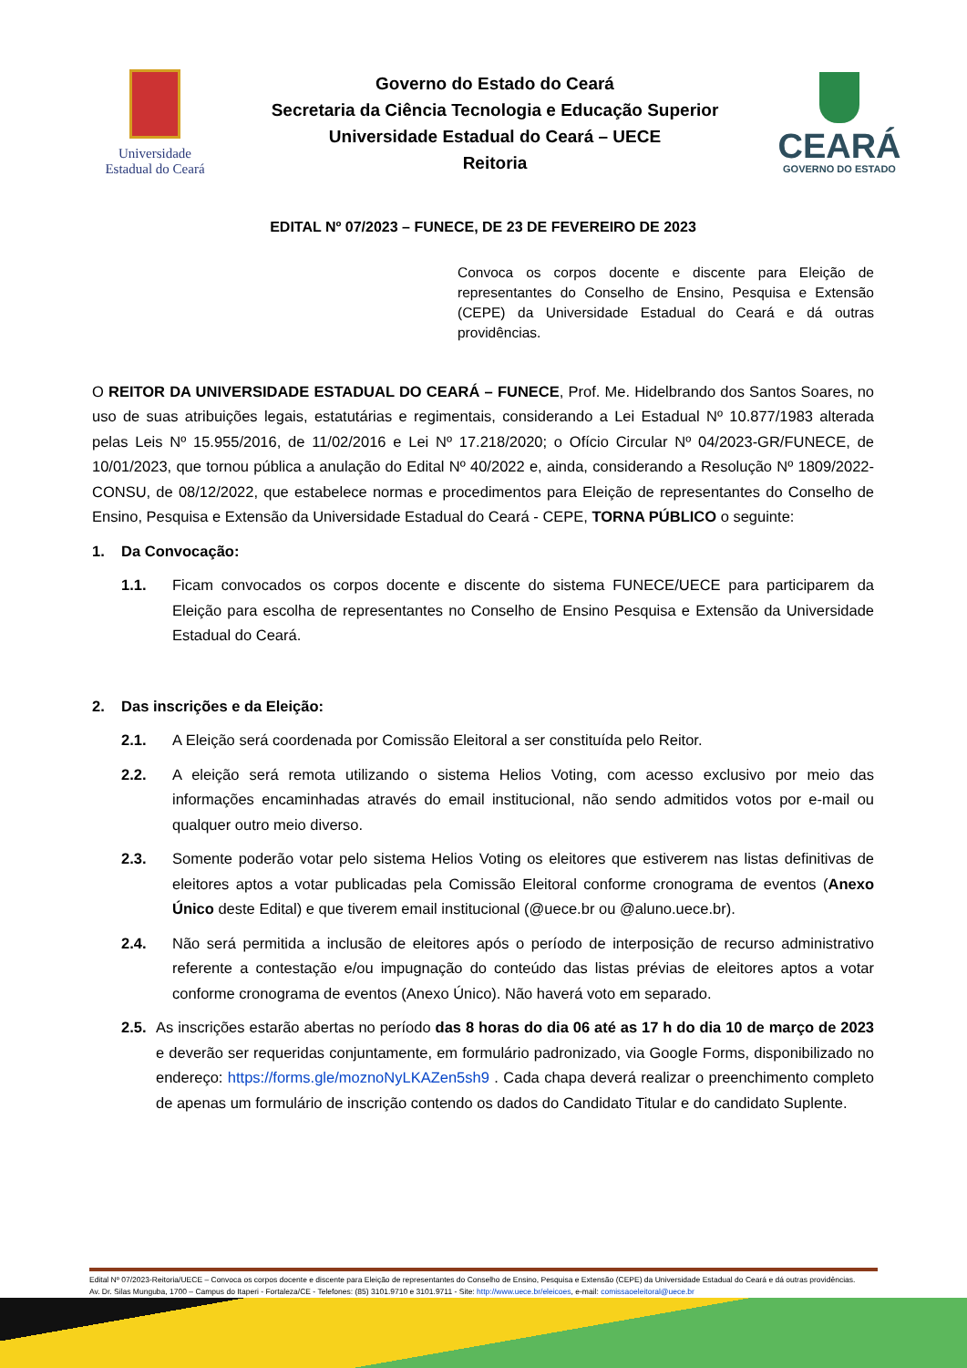Universidade
Estadual do Ceará
Governo do Estado do Ceará
Secretaria da Ciência Tecnologia e Educação Superior
Universidade Estadual do Ceará – UECE
Reitoria
CEARÁ
GOVERNO DO ESTADO
EDITAL Nº 07/2023 – FUNECE, DE 23 DE FEVEREIRO DE 2023
Convoca os corpos docente e discente para Eleição de representantes do Conselho de Ensino, Pesquisa e Extensão (CEPE) da Universidade Estadual do Ceará e dá outras providências.
O REITOR DA UNIVERSIDADE ESTADUAL DO CEARÁ – FUNECE, Prof. Me. Hidelbrando dos Santos Soares, no uso de suas atribuições legais, estatutárias e regimentais, considerando a Lei Estadual Nº 10.877/1983 alterada pelas Leis Nº 15.955/2016, de 11/02/2016 e Lei Nº 17.218/2020; o Ofício Circular Nº 04/2023-GR/FUNECE, de 10/01/2023, que tornou pública a anulação do Edital Nº 40/2022 e, ainda, considerando a Resolução Nº 1809/2022-CONSU, de 08/12/2022, que estabelece normas e procedimentos para Eleição de representantes do Conselho de Ensino, Pesquisa e Extensão da Universidade Estadual do Ceará - CEPE, TORNA PÚBLICO o seguinte:
1. Da Convocação:
1.1. Ficam convocados os corpos docente e discente do sistema FUNECE/UECE para participarem da Eleição para escolha de representantes no Conselho de Ensino Pesquisa e Extensão da Universidade Estadual do Ceará.
2. Das inscrições e da Eleição:
2.1. A Eleição será coordenada por Comissão Eleitoral a ser constituída pelo Reitor.
2.2. A eleição será remota utilizando o sistema Helios Voting, com acesso exclusivo por meio das informações encaminhadas através do email institucional, não sendo admitidos votos por e-mail ou qualquer outro meio diverso.
2.3. Somente poderão votar pelo sistema Helios Voting os eleitores que estiverem nas listas definitivas de eleitores aptos a votar publicadas pela Comissão Eleitoral conforme cronograma de eventos (Anexo Único deste Edital) e que tiverem email institucional (@uece.br ou @aluno.uece.br).
2.4. Não será permitida a inclusão de eleitores após o período de interposição de recurso administrativo referente a contestação e/ou impugnação do conteúdo das listas prévias de eleitores aptos a votar conforme cronograma de eventos (Anexo Único). Não haverá voto em separado.
2.5.
As inscrições estarão abertas no período das 8 horas do dia 06 até as 17 h do dia 10 de março de 2023 e deverão ser requeridas conjuntamente, em formulário padronizado, via Google Forms, disponibilizado no endereço: https://forms.gle/moznoNyLKAZen5sh9 . Cada chapa deverá realizar o preenchimento completo de apenas um formulário de inscrição contendo os dados do Candidato Titular e do candidato Suplente.
Edital Nº 07/2023-Reitoria/UECE – Convoca os corpos docente e discente para Eleição de representantes do Conselho de Ensino, Pesquisa e Extensão (CEPE) da Universidade Estadual do Ceará e dá outras providências.
Av. Dr. Silas Munguba, 1700 – Campus do Itaperi - Fortaleza/CE - Telefones: (85) 3101.9710 e 3101.9711 - Site: http://www.uece.br/eleicoes, e-mail: comissaoeleitoral@uece.br